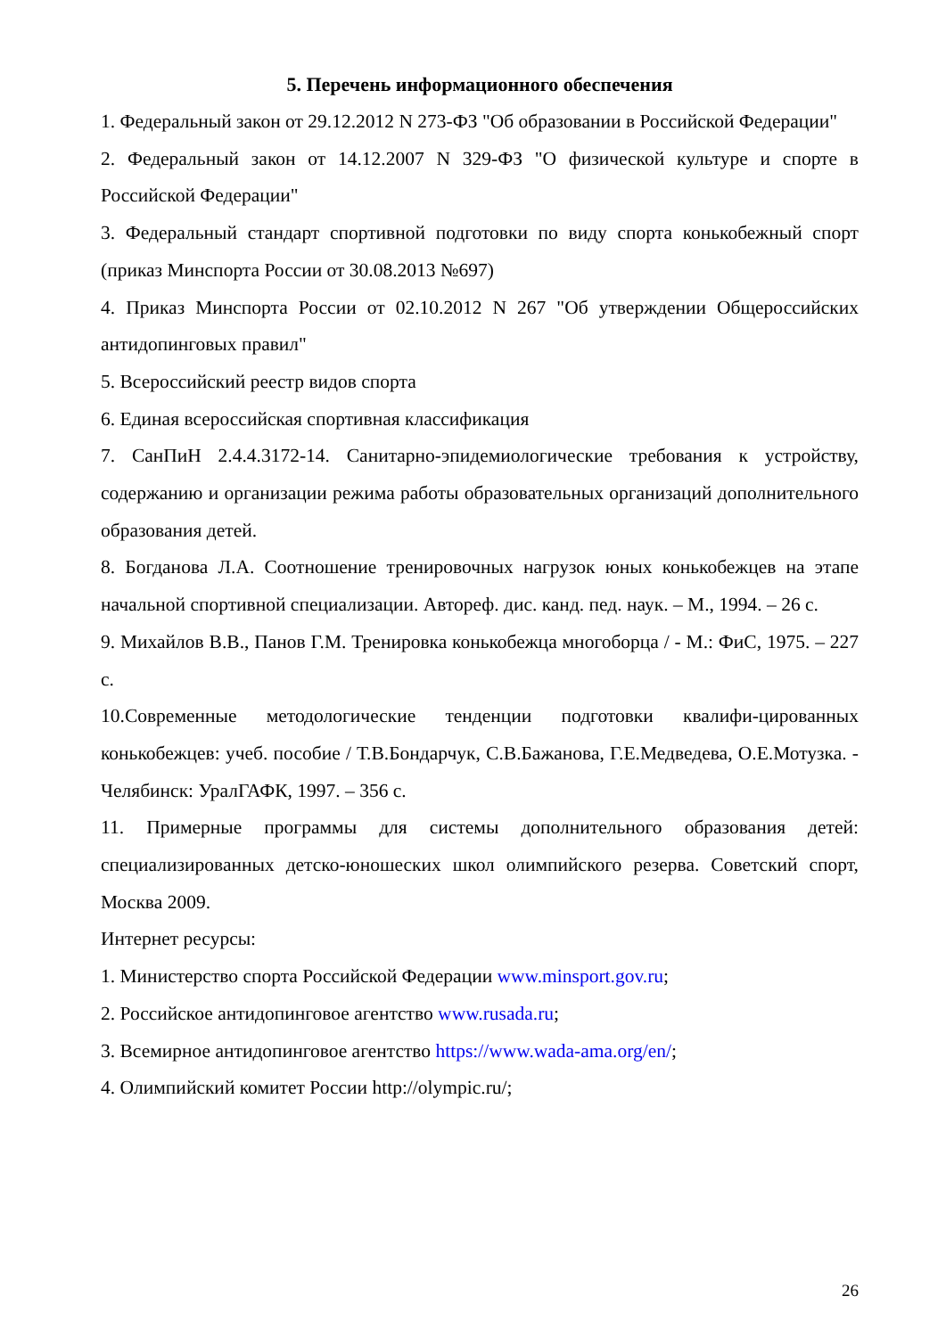5. Перечень информационного обеспечения
1. Федеральный закон от 29.12.2012 N 273-ФЗ "Об образовании в Российской Федерации"
2. Федеральный закон от 14.12.2007 N 329-ФЗ "О физической культуре и спорте в Российской Федерации"
3. Федеральный стандарт спортивной подготовки по виду спорта конькобежный спорт (приказ Минспорта России от 30.08.2013 №697)
4. Приказ Минспорта России от 02.10.2012 N 267 "Об утверждении Общероссийских антидопинговых правил"
5. Всероссийский реестр видов спорта
6. Единая всероссийская спортивная классификация
7. СанПиН 2.4.4.3172-14. Санитарно-эпидемиологические требования к устройству, содержанию и организации режима работы образовательных организаций дополнительного образования детей.
8. Богданова Л.А. Соотношение тренировочных нагрузок юных конькобежцев на этапе начальной спортивной специализации. Автореф. дис. канд. пед. наук. – М., 1994. – 26 с.
9. Михайлов В.В., Панов Г.М. Тренировка конькобежца многоборца / - М.: ФиС, 1975. – 227 с.
10.Современные методологические тенденции подготовки квалифи-цированных конькобежцев: учеб. пособие / Т.В.Бондарчук, С.В.Бажанова, Г.Е.Медведева, О.Е.Мотузка. - Челябинск: УралГАФК, 1997. – 356 с.
11. Примерные программы для системы дополнительного образования детей: специализированных детско-юношеских школ олимпийского резерва. Советский спорт, Москва 2009.
Интернет ресурсы:
1. Министерство спорта Российской Федерации www.minsport.gov.ru;
2. Российское антидопинговое агентство www.rusada.ru;
3. Всемирное антидопинговое агентство https://www.wada-ama.org/en/;
4. Олимпийский комитет России http://olympic.ru/;
26